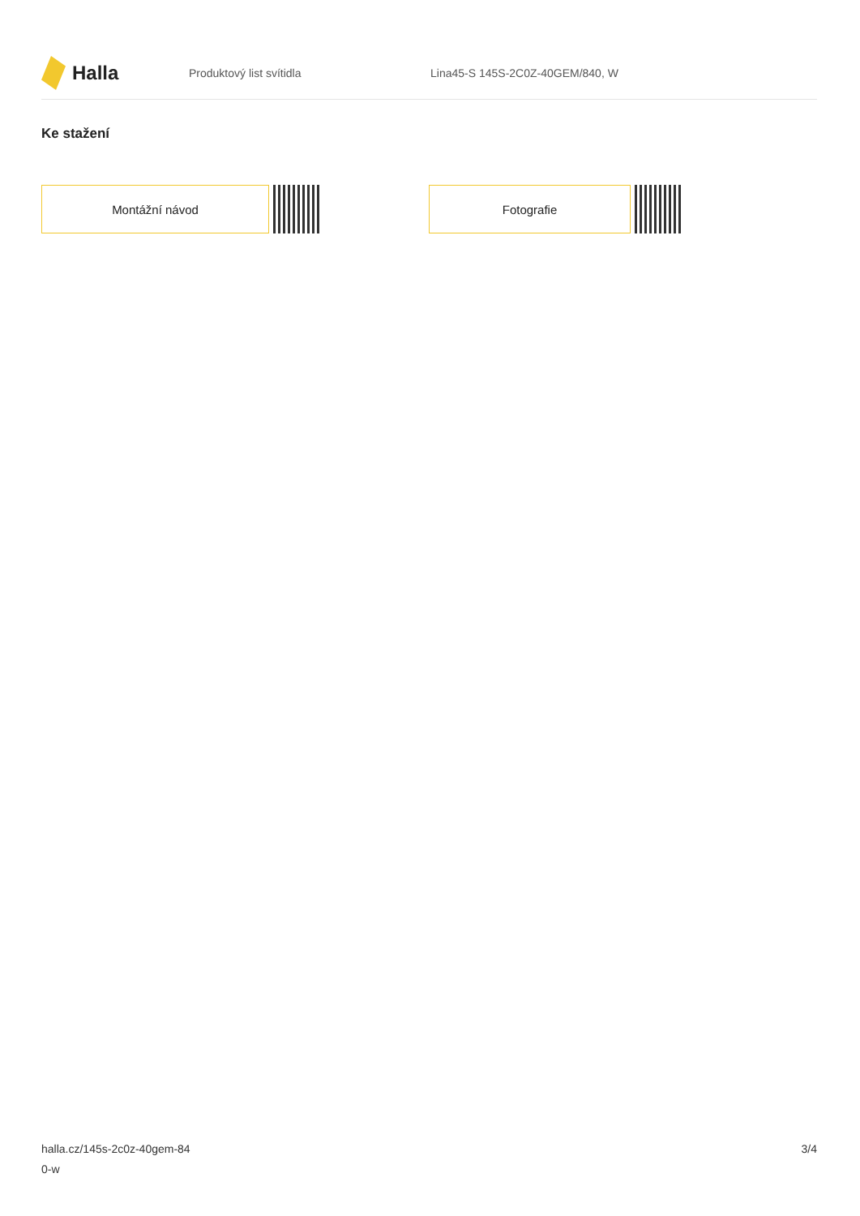Halla
Produktový list svítidla Lina45-S 145S-2C0Z-40GEM/840, W
Ke stažení
Montážní návod Fotografie
halla.cz/145s-2c0z-40gem-84
0-w
3/4